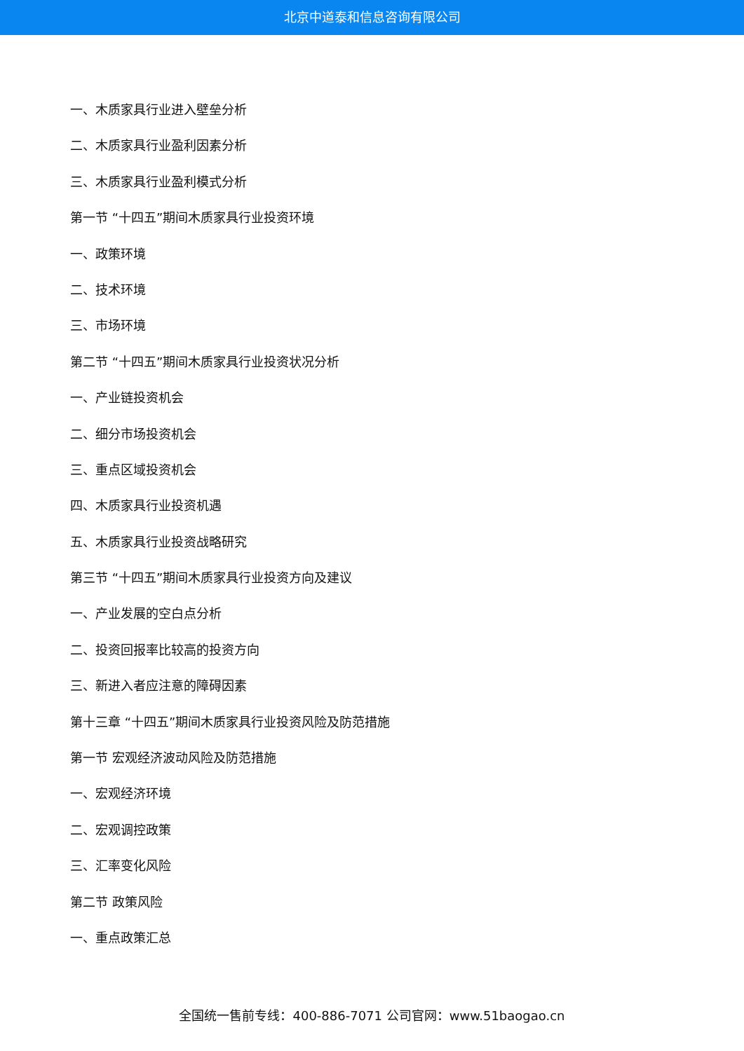北京中道泰和信息咨询有限公司
一、木质家具行业进入壁垒分析
二、木质家具行业盈利因素分析
三、木质家具行业盈利模式分析
第一节 “十四五”期间木质家具行业投资环境
一、政策环境
二、技术环境
三、市场环境
第二节 “十四五”期间木质家具行业投资状况分析
一、产业链投资机会
二、细分市场投资机会
三、重点区域投资机会
四、木质家具行业投资机遇
五、木质家具行业投资战略研究
第三节 “十四五”期间木质家具行业投资方向及建议
一、产业发展的空白点分析
二、投资回报率比较高的投资方向
三、新进入者应注意的障碍因素
第十三章 “十四五”期间木质家具行业投资风险及防范措施
第一节 宏观经济波动风险及防范措施
一、宏观经济环境
二、宏观调控政策
三、汇率变化风险
第二节 政策风险
一、重点政策汇总
全国统一售前专线：400-886-7071 公司官网：www.51baogao.cn